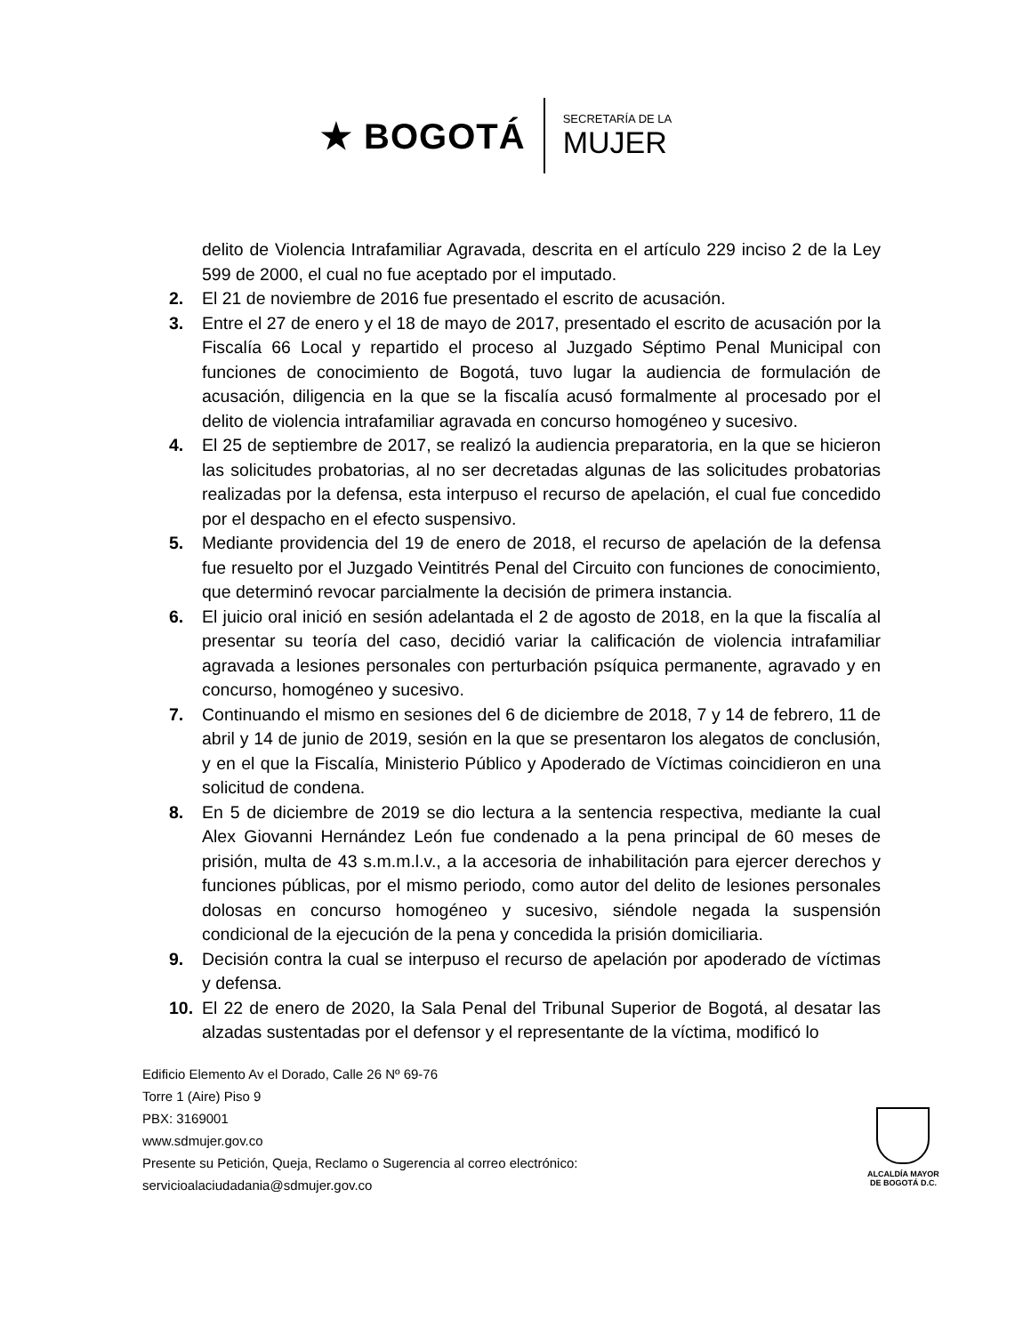★ BOGOTÁ
SECRETARÍA DE LA
MUJER
delito de Violencia Intrafamiliar Agravada, descrita en el artículo 229 inciso 2 de la Ley 599 de 2000, el cual no fue aceptado por el imputado.
2. El 21 de noviembre de 2016 fue presentado el escrito de acusación.
3. Entre el 27 de enero y el 18 de mayo de 2017, presentado el escrito de acusación por la Fiscalía 66 Local y repartido el proceso al Juzgado Séptimo Penal Municipal con funciones de conocimiento de Bogotá, tuvo lugar la audiencia de formulación de acusación, diligencia en la que se la fiscalía acusó formalmente al procesado por el delito de violencia intrafamiliar agravada en concurso homogéneo y sucesivo.
4. El 25 de septiembre de 2017, se realizó la audiencia preparatoria, en la que se hicieron las solicitudes probatorias, al no ser decretadas algunas de las solicitudes probatorias realizadas por la defensa, esta interpuso el recurso de apelación, el cual fue concedido por el despacho en el efecto suspensivo.
5. Mediante providencia del 19 de enero de 2018, el recurso de apelación de la defensa fue resuelto por el Juzgado Veintitrés Penal del Circuito con funciones de conocimiento, que determinó revocar parcialmente la decisión de primera instancia.
6. El juicio oral inició en sesión adelantada el 2 de agosto de 2018, en la que la fiscalía al presentar su teoría del caso, decidió variar la calificación de violencia intrafamiliar agravada a lesiones personales con perturbación psíquica permanente, agravado y en concurso, homogéneo y sucesivo.
7. Continuando el mismo en sesiones del 6 de diciembre de 2018, 7 y 14 de febrero, 11 de abril y 14 de junio de 2019, sesión en la que se presentaron los alegatos de conclusión, y en el que la Fiscalía, Ministerio Público y Apoderado de Víctimas coincidieron en una solicitud de condena.
8. En 5 de diciembre de 2019 se dio lectura a la sentencia respectiva, mediante la cual Alex Giovanni Hernández León fue condenado a la pena principal de 60 meses de prisión, multa de 43 s.m.m.l.v., a la accesoria de inhabilitación para ejercer derechos y funciones públicas, por el mismo periodo, como autor del delito de lesiones personales dolosas en concurso homogéneo y sucesivo, siéndole negada la suspensión condicional de la ejecución de la pena y concedida la prisión domiciliaria.
9. Decisión contra la cual se interpuso el recurso de apelación por apoderado de víctimas y defensa.
10. El 22 de enero de 2020, la Sala Penal del Tribunal Superior de Bogotá, al desatar las alzadas sustentadas por el defensor y el representante de la víctima, modificó lo
Edificio Elemento Av el Dorado, Calle 26 Nº 69-76
Torre 1 (Aire) Piso 9
PBX: 3169001
www.sdmujer.gov.co
Presente su Petición, Queja, Reclamo o Sugerencia al correo electrónico:
servicioalaciudadania@sdmujer.gov.co
ALCALDÍA MAYOR
DE BOGOTÁ D.C.